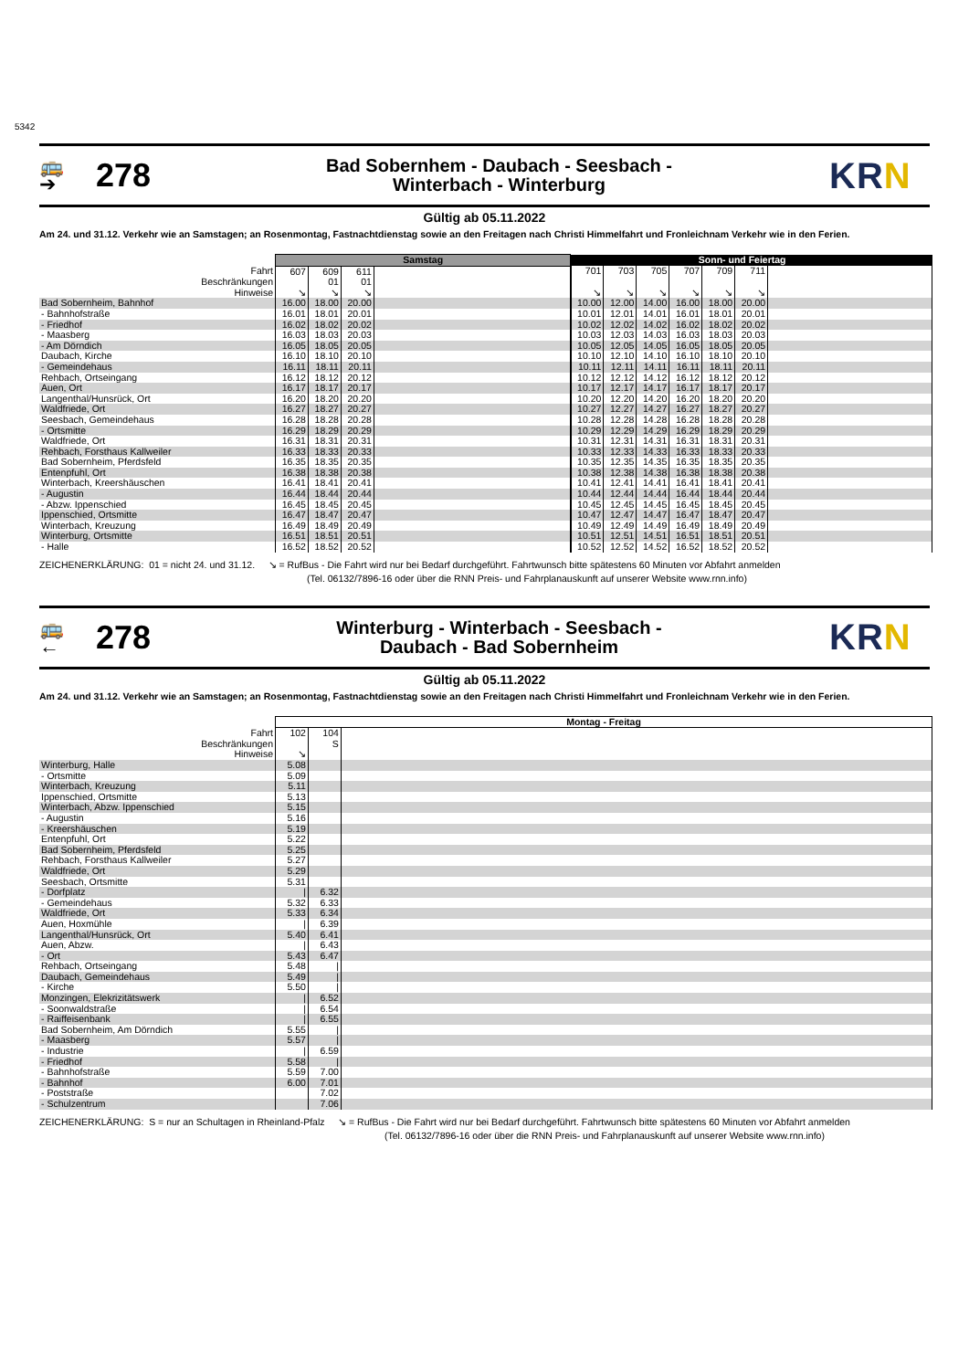5342
🚌
➔
278
Bad Sobernhem - Daubach - Seesbach -
Winterbach - Winterburg
KRN
Gültig ab 05.11.2022
Am 24. und 31.12. Verkehr wie an Samstagen; an Rosenmontag, Fastnachtdienstag sowie an den Freitagen nach Christi Himmelfahrt und Fronleichnam Verkehr wie in den Ferien.
| | Samstag | | | | Sonn- und Feiertag | | | | | | |
| Fahrt | 607 | 609 | 611 | | 701 | 703 | 705 | 707 | 709 | 711 | |
| Beschränkungen | | 01 | 01 | | | | | | | | |
| Hinweise | ↘ | ↘ | ↘ | | ↘ | ↘ | ↘ | ↘ | ↘ | ↘ | |
| Bad Sobernheim, Bahnhof | 16.00 | 18.00 | 20.00 | | 10.00 | 12.00 | 14.00 | 16.00 | 18.00 | 20.00 | |
| - Bahnhofstraße | 16.01 | 18.01 | 20.01 | | 10.01 | 12.01 | 14.01 | 16.01 | 18.01 | 20.01 | |
| - Friedhof | 16.02 | 18.02 | 20.02 | | 10.02 | 12.02 | 14.02 | 16.02 | 18.02 | 20.02 | |
| - Maasberg | 16.03 | 18.03 | 20.03 | | 10.03 | 12.03 | 14.03 | 16.03 | 18.03 | 20.03 | |
| - Am Dörndich | 16.05 | 18.05 | 20.05 | | 10.05 | 12.05 | 14.05 | 16.05 | 18.05 | 20.05 | |
| Daubach, Kirche | 16.10 | 18.10 | 20.10 | | 10.10 | 12.10 | 14.10 | 16.10 | 18.10 | 20.10 | |
| - Gemeindehaus | 16.11 | 18.11 | 20.11 | | 10.11 | 12.11 | 14.11 | 16.11 | 18.11 | 20.11 | |
| Rehbach, Ortseingang | 16.12 | 18.12 | 20.12 | | 10.12 | 12.12 | 14.12 | 16.12 | 18.12 | 20.12 | |
| Auen, Ort | 16.17 | 18.17 | 20.17 | | 10.17 | 12.17 | 14.17 | 16.17 | 18.17 | 20.17 | |
| Langenthal/Hunsrück, Ort | 16.20 | 18.20 | 20.20 | | 10.20 | 12.20 | 14.20 | 16.20 | 18.20 | 20.20 | |
| Waldfriede, Ort | 16.27 | 18.27 | 20.27 | | 10.27 | 12.27 | 14.27 | 16.27 | 18.27 | 20.27 | |
| Seesbach, Gemeindehaus | 16.28 | 18.28 | 20.28 | | 10.28 | 12.28 | 14.28 | 16.28 | 18.28 | 20.28 | |
| - Ortsmitte | 16.29 | 18.29 | 20.29 | | 10.29 | 12.29 | 14.29 | 16.29 | 18.29 | 20.29 | |
| Waldfriede, Ort | 16.31 | 18.31 | 20.31 | | 10.31 | 12.31 | 14.31 | 16.31 | 18.31 | 20.31 | |
| Rehbach, Forsthaus Kallweiler | 16.33 | 18.33 | 20.33 | | 10.33 | 12.33 | 14.33 | 16.33 | 18.33 | 20.33 | |
| Bad Sobernheim, Pferdsfeld | 16.35 | 18.35 | 20.35 | | 10.35 | 12.35 | 14.35 | 16.35 | 18.35 | 20.35 | |
| Entenpfuhl, Ort | 16.38 | 18.38 | 20.38 | | 10.38 | 12.38 | 14.38 | 16.38 | 18.38 | 20.38 | |
| Winterbach, Kreershäuschen | 16.41 | 18.41 | 20.41 | | 10.41 | 12.41 | 14.41 | 16.41 | 18.41 | 20.41 | |
| - Augustin | 16.44 | 18.44 | 20.44 | | 10.44 | 12.44 | 14.44 | 16.44 | 18.44 | 20.44 | |
| - Abzw. Ippenschied | 16.45 | 18.45 | 20.45 | | 10.45 | 12.45 | 14.45 | 16.45 | 18.45 | 20.45 | |
| Ippenschied, Ortsmitte | 16.47 | 18.47 | 20.47 | | 10.47 | 12.47 | 14.47 | 16.47 | 18.47 | 20.47 | |
| Winterbach, Kreuzung | 16.49 | 18.49 | 20.49 | | 10.49 | 12.49 | 14.49 | 16.49 | 18.49 | 20.49 | |
| Winterburg, Ortsmitte | 16.51 | 18.51 | 20.51 | | 10.51 | 12.51 | 14.51 | 16.51 | 18.51 | 20.51 | |
| - Halle | 16.52 | 18.52 | 20.52 | | 10.52 | 12.52 | 14.52 | 16.52 | 18.52 | 20.52 | |
ZEICHENERKLÄRUNG: 01 = nicht 24. und 31.12. ↘ = RufBus - Die Fahrt wird nur bei Bedarf durchgeführt. Fahrtwunsch bitte spätestens 60 Minuten vor Abfahrt anmelden
(Tel. 06132/7896-16 oder über die RNN Preis- und Fahrplanauskunft auf unserer Website www.rnn.info)
🚌
←
278
Winterburg - Winterbach - Seesbach -
Daubach - Bad Sobernheim
KRN
Gültig ab 05.11.2022
Am 24. und 31.12. Verkehr wie an Samstagen; an Rosenmontag, Fastnachtdienstag sowie an den Freitagen nach Christi Himmelfahrt und Fronleichnam Verkehr wie in den Ferien.
| | Montag - Freitag | | |
| Fahrt | 102 | 104 | |
| Beschränkungen | | S | |
| Hinweise | ↘ | | |
| Winterburg, Halle | 5.08 | | |
| - Ortsmitte | 5.09 | | |
| Winterbach, Kreuzung | 5.11 | | |
| Ippenschied, Ortsmitte | 5.13 | | |
| Winterbach, Abzw. Ippenschied | 5.15 | | |
| - Augustin | 5.16 | | |
| - Kreershäuschen | 5.19 | | |
| Entenpfuhl, Ort | 5.22 | | |
| Bad Sobernheim, Pferdsfeld | 5.25 | | |
| Rehbach, Forsthaus Kallweiler | 5.27 | | |
| Waldfriede, Ort | 5.29 | | |
| Seesbach, Ortsmitte | 5.31 | | |
| - Dorfplatz | / | 6.32 | |
| - Gemeindehaus | 5.32 | 6.33 | |
| Waldfriede, Ort | 5.33 | 6.34 | |
| Auen, Hoxmühle | / | 6.39 | |
| Langenthal/Hunsrück, Ort | 5.40 | 6.41 | |
| Auen, Abzw. | / | 6.43 | |
| - Ort | 5.43 | 6.47 | |
| Rehbach, Ortseingang | 5.48 | / | |
| Daubach, Gemeindehaus | 5.49 | / | |
| - Kirche | 5.50 | / | |
| Monzingen, Elekrizitätswerk | / | 6.52 | |
| - Soonwaldstraße | / | 6.54 | |
| - Raiffeisenbank | / | 6.55 | |
| Bad Sobernheim, Am Dörndich | 5.55 | / | |
| - Maasberg | 5.57 | / | |
| - Industrie | / | 6.59 | |
| - Friedhof | 5.58 | / | |
| - Bahnhofstraße | 5.59 | 7.00 | |
| - Bahnhof | 6.00 | 7.01 | |
| - Poststraße | | 7.02 | |
| - Schulzentrum | | 7.06 | |
ZEICHENERKLÄRUNG: S = nur an Schultagen in Rheinland-Pfalz ↘ = RufBus - Die Fahrt wird nur bei Bedarf durchgeführt. Fahrtwunsch bitte spätestens 60 Minuten vor Abfahrt anmelden
(Tel. 06132/7896-16 oder über die RNN Preis- und Fahrplanauskunft auf unserer Website www.rnn.info)